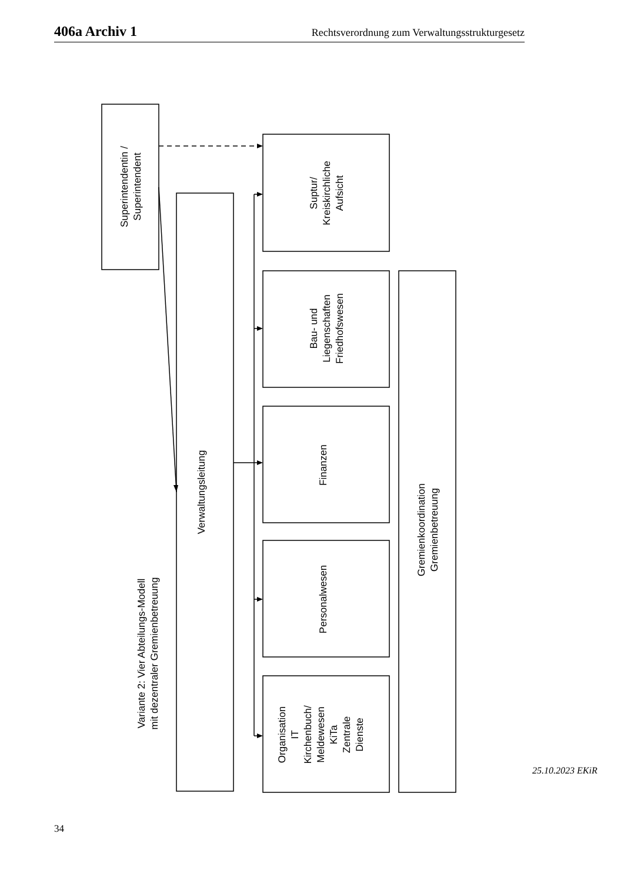406a Archiv 1 Rechtsverordnung zum Verwaltungsstrukturgesetz
Superintendentin / Superintendent
Verwaltungsleitung
Suptur/ Kreiskirchliche Aufsicht
Bau- und Liegenschaften Friedhofswesen
Finanzen
Personalwesen
Organisation IT Kirchenbuch/ Meldewesen KiTa Zentrale Dienste
Gremienkoordination Gremienbetreuung
Variante 2: Vier Abteilungs-Modell mit dezentraler Gremienbetreuung
34
25.10.2023 EKiR